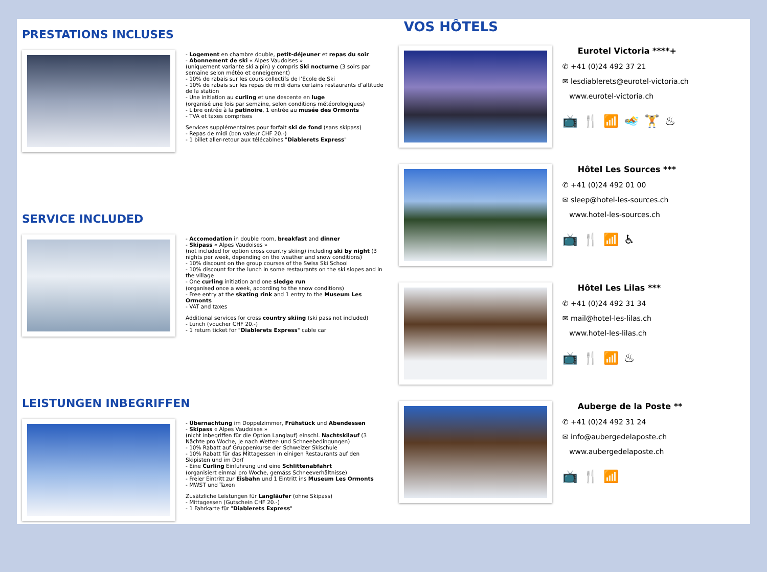PRESTATIONS INCLUSES
- Logement en chambre double, petit-déjeuner et repas du soir
- Abonnement de ski « Alpes Vaudoises »
(uniquement variante ski alpin) y compris Ski nocturne (3 soirs par semaine selon météo et enneigement)
- 10% de rabais sur les cours collectifs de l’Ecole de Ski
- 10% de rabais sur les repas de midi dans certains restaurants d’altitude de la station
- Une initiation au curling et une descente en luge
(organisé une fois par semaine, selon conditions météorologiques)
- Libre entrée à la patinoire, 1 entrée au musée des Ormonts
- TVA et taxes comprises
Services supplémentaires pour forfait ski de fond (sans skipass)
- Repas de midi (bon valeur CHF 20.-)
- 1 billet aller-retour aux télécabines "Diablerets Express"
SERVICE INCLUDED
- Accomodation in double room, breakfast and dinner
- Skipass « Alpes Vaudoises »
(not included for option cross country skiing) including ski by night (3 nights per week, depending on the weather and snow conditions)
- 10% discount on the group courses of the Swiss Ski School
- 10% discount for the lunch in some restaurants on the ski slopes and in the village
- One curling initiation and one sledge run
(organised once a week, according to the snow conditions)
- Free entry at the skating rink and 1 entry to the Museum Les Ormonts
- VAT and taxes
Additional services for cross country skiing (ski pass not included)
- Lunch (voucher CHF 20.-)
- 1 return ticket for "Diablerets Express" cable car
LEISTUNGEN INBEGRIFFEN
- Übernachtung im Doppelzimmer, Frühstück und Abendessen
- Skipass « Alpes Vaudoises »
(nicht inbegriffen für die Option Langlauf) einschl. Nachtskilauf (3 Nächte pro Woche, je nach Wetter- und Schneebedingungen)
- 10% Rabatt auf Gruppenkurse der Schweizer Skischule
- 10% Rabatt für das Mittagessen in einigen Restaurants auf den Skipisten und im Dorf
- Eine Curling Einführung und eine Schlittenabfahrt
(organisiert einmal pro Woche, gemäss Schneeverhältnisse)
- Freier Eintritt zur Eisbahn und 1 Eintritt ins Museum Les Ormonts
- MWST und Taxen
Zusätzliche Leistungen für Langläufer (ohne Skipass)
- Mittagessen (Gutschein CHF 20.-)
- 1 Fahrkarte für "Diablerets Express"
VOS HÔTELS
Eurotel Victoria ****+
✆ +41 (0)24 492 37 21
✉ lesdiablerets@eurotel-victoria.ch
www.eurotel-victoria.ch
📺🍴📶🏊🏋♨
Hôtel Les Sources ***
✆ +41 (0)24 492 01 00
✉ sleep@hotel-les-sources.ch
www.hotel-les-sources.ch
📺🍴📶♿
Hôtel Les Lilas ***
✆ +41 (0)24 492 31 34
✉ mail@hotel-les-lilas.ch
www.hotel-les-lilas.ch
📺🍴📶♨
Auberge de la Poste **
✆ +41 (0)24 492 31 24
✉ info@aubergedelaposte.ch
www.aubergedelaposte.ch
📺🍴📶